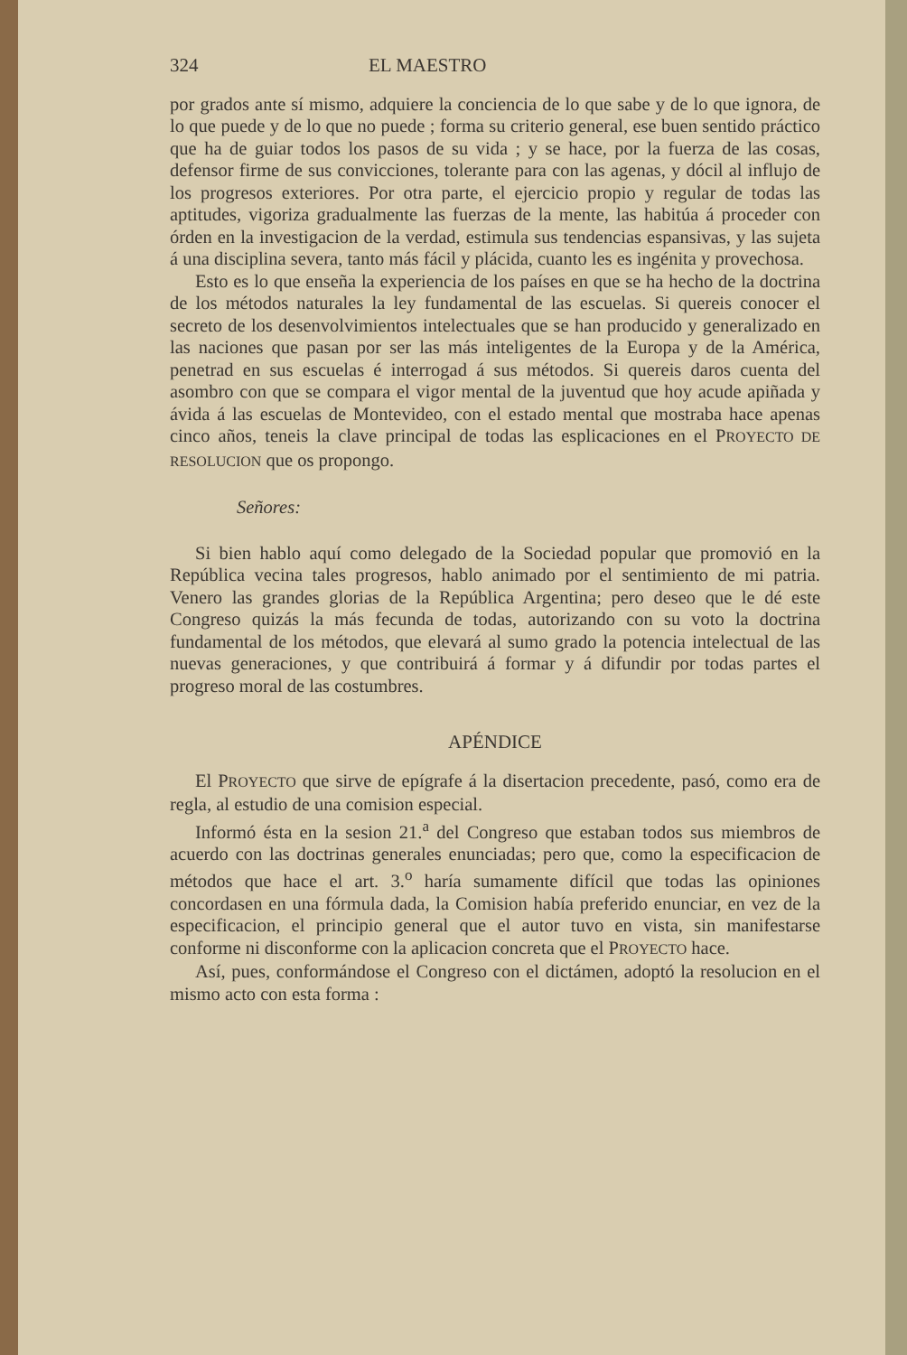324 EL MAESTRO
por grados ante sí mismo, adquiere la conciencia de lo que sabe y de lo que ignora, de lo que puede y de lo que no puede ; forma su criterio general, ese buen sentido práctico que ha de guiar todos los pasos de su vida ; y se hace, por la fuerza de las cosas, defensor firme de sus convicciones, tolerante para con las agenas, y dócil al influjo de los progresos exteriores. Por otra parte, el ejercicio propio y regular de todas las aptitudes, vigoriza gradualmente las fuerzas de la mente, las habitúa á proceder con órden en la investigacion de la verdad, estimula sus tendencias espansivas, y las sujeta á una disciplina severa, tanto más fácil y plácida, cuanto les es ingénita y provechosa.
Esto es lo que enseña la experiencia de los países en que se ha hecho de la doctrina de los métodos naturales la ley fundamental de las escuelas. Si quereis conocer el secreto de los desenvolvimientos intelectuales que se han producido y generalizado en las naciones que pasan por ser las más inteligentes de la Europa y de la América, penetrad en sus escuelas é interrogad á sus métodos. Si quereis daros cuenta del asombro con que se compara el vigor mental de la juventud que hoy acude apiñada y ávida á las escuelas de Montevideo, con el estado mental que mostraba hace apenas cinco años, teneis la clave principal de todas las esplicaciones en el PROYECTO DE RESOLUCION que os propongo.
Señores:
Si bien hablo aquí como delegado de la Sociedad popular que promovió en la República vecina tales progresos, hablo animado por el sentimiento de mi patria. Venero las grandes glorias de la República Argentina; pero deseo que le dé este Congreso quizás la más fecunda de todas, autorizando con su voto la doctrina fundamental de los métodos, que elevará al sumo grado la potencia intelectual de las nuevas generaciones, y que contribuirá á formar y á difundir por todas partes el progreso moral de las costumbres.
APÉNDICE
El PROYECTO que sirve de epígrafe á la disertacion precedente, pasó, como era de regla, al estudio de una comision especial.
Informó ésta en la sesion 21.<sup>a</sup> del Congreso que estaban todos sus miembros de acuerdo con las doctrinas generales enunciadas; pero que, como la especificacion de métodos que hace el art. 3.<sup>o</sup> haría sumamente difícil que todas las opiniones concordasen en una fórmula dada, la Comision había preferido enunciar, en vez de la especificacion, el principio general que el autor tuvo en vista, sin manifestarse conforme ni disconforme con la aplicacion concreta que el PROYECTO hace.
Así, pues, conformándose el Congreso con el dictámen, adoptó la resolucion en el mismo acto con esta forma :